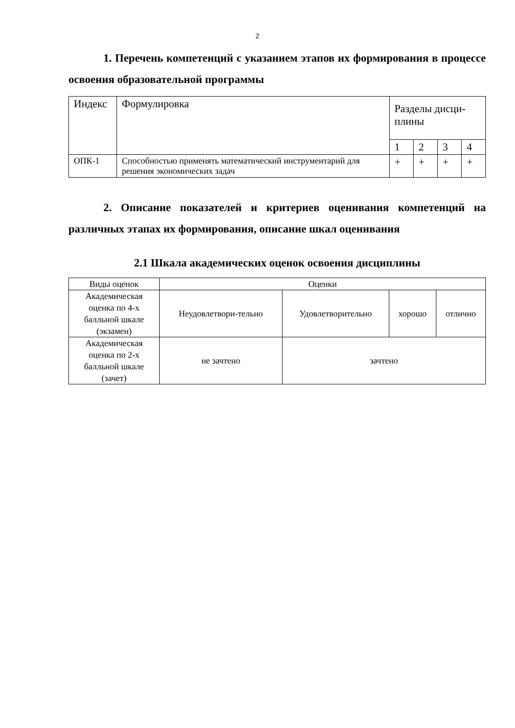2
1. Перечень компетенций с указанием этапов их формирования в процессе освоения образовательной программы
| Индекс | Формулировка | Разделы дисци-плины | | | |
| | | 1 | 2 | 3 | 4 |
| ОПК-1 | Способностью применять математический инструментарий для решения экономических задач | + | + | + | + |
2. Описание показателей и критериев оценивания компетенций на различных этапах их формирования, описание шкал оценивания
2.1 Шкала академических оценок освоения дисциплины
| Виды оценок | Оценки | | | |
| Академическая оценка по 4-х балльной шкале (экзамен) | Неудовлетвори-тельно | Удовлетворительно | хорошо | отлично |
| Академическая оценка по 2-х балльной шкале (зачет) | не зачтено | зачтено | | |